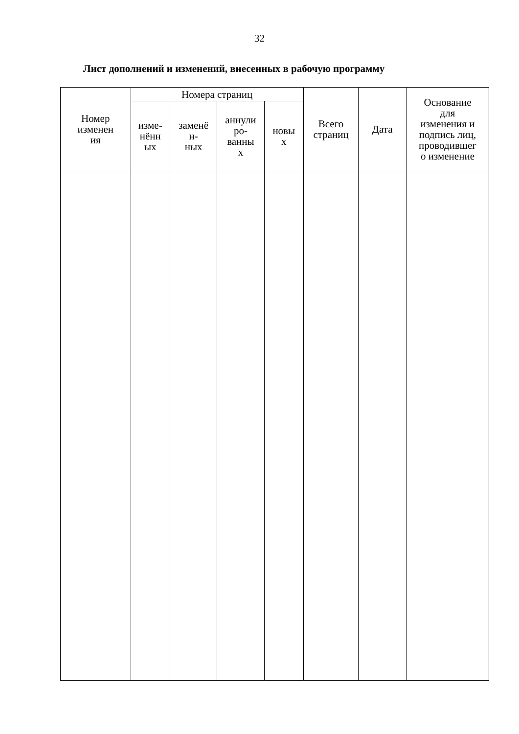32
Лист дополнений и изменений, внесенных в рабочую программу
| Номер изменен ия | Номера страниц | | | | Всего страниц | Дата | Основание для изменения и подпись лиц, проводившег о изменение |
| --- | --- | --- | --- | --- | --- | --- | --- |
| | изме- нённ ых | заменё н- ных | аннули ро- ванны х | новы х | | | |